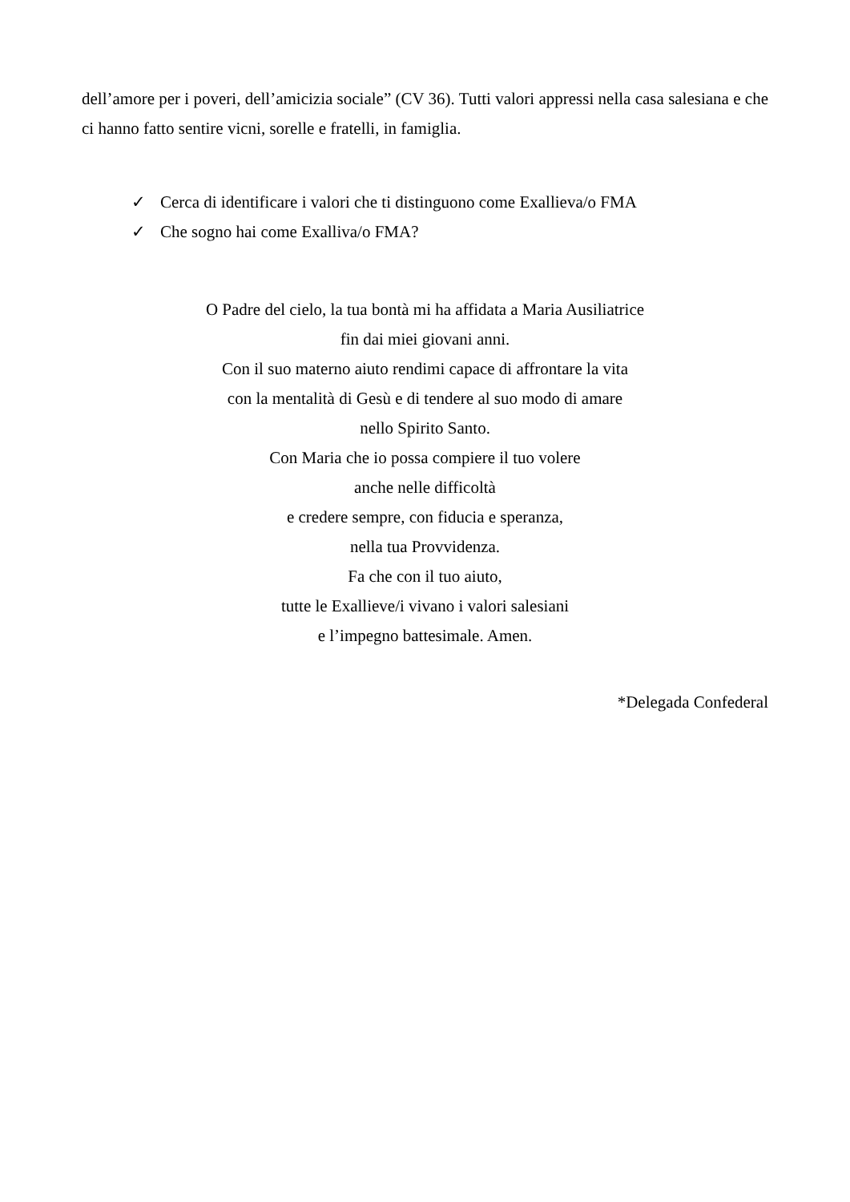dell’amore per i poveri, dell’amicizia sociale” (CV 36). Tutti valori appressi nella casa salesiana e che ci hanno fatto sentire vicni, sorelle e fratelli, in famiglia.
✓ Cerca di identificare i valori che ti distinguono come Exallieva/o FMA
✓ Che sogno hai come Exalliva/o FMA?
O Padre del cielo, la tua bontà mi ha affidata a Maria Ausiliatrice
fin dai miei giovani anni.
Con il suo materno aiuto rendimi capace di affrontare la vita
con la mentalità di Gesù e di tendere al suo modo di amare
nello Spirito Santo.
Con Maria che io possa compiere il tuo volere
anche nelle difficoltà
e credere sempre, con fiducia e speranza,
nella tua Provvidenza.
Fa che con il tuo aiuto,
tutte le Exallieve/i vivano i valori salesiani
e l’impegno battesimale. Amen.
*Delegada Confederal